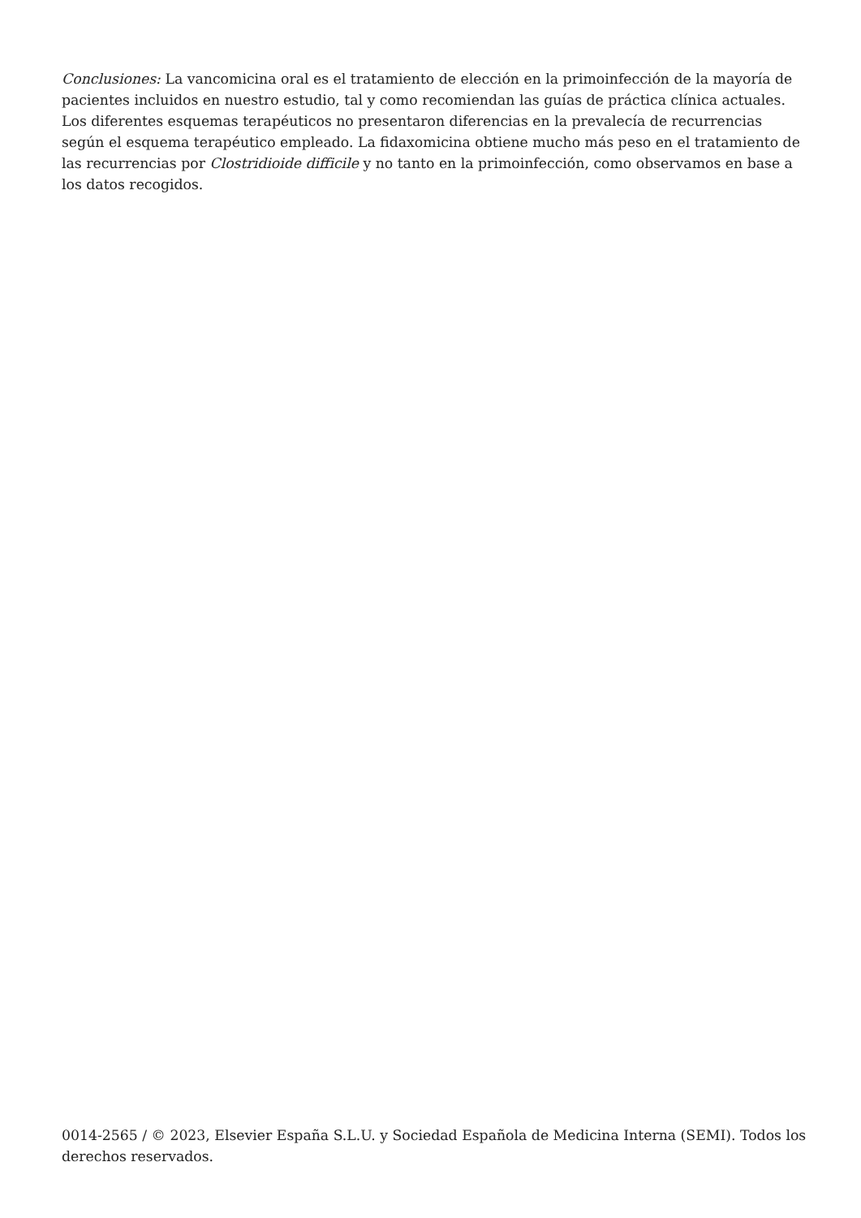Conclusiones: La vancomicina oral es el tratamiento de elección en la primoinfección de la mayoría de pacientes incluidos en nuestro estudio, tal y como recomiendan las guías de práctica clínica actuales. Los diferentes esquemas terapéuticos no presentaron diferencias en la prevalecía de recurrencias según el esquema terapéutico empleado. La fidaxomicina obtiene mucho más peso en el tratamiento de las recurrencias por Clostridioide difficile y no tanto en la primoinfección, como observamos en base a los datos recogidos.
0014-2565 / © 2023, Elsevier España S.L.U. y Sociedad Española de Medicina Interna (SEMI). Todos los derechos reservados.